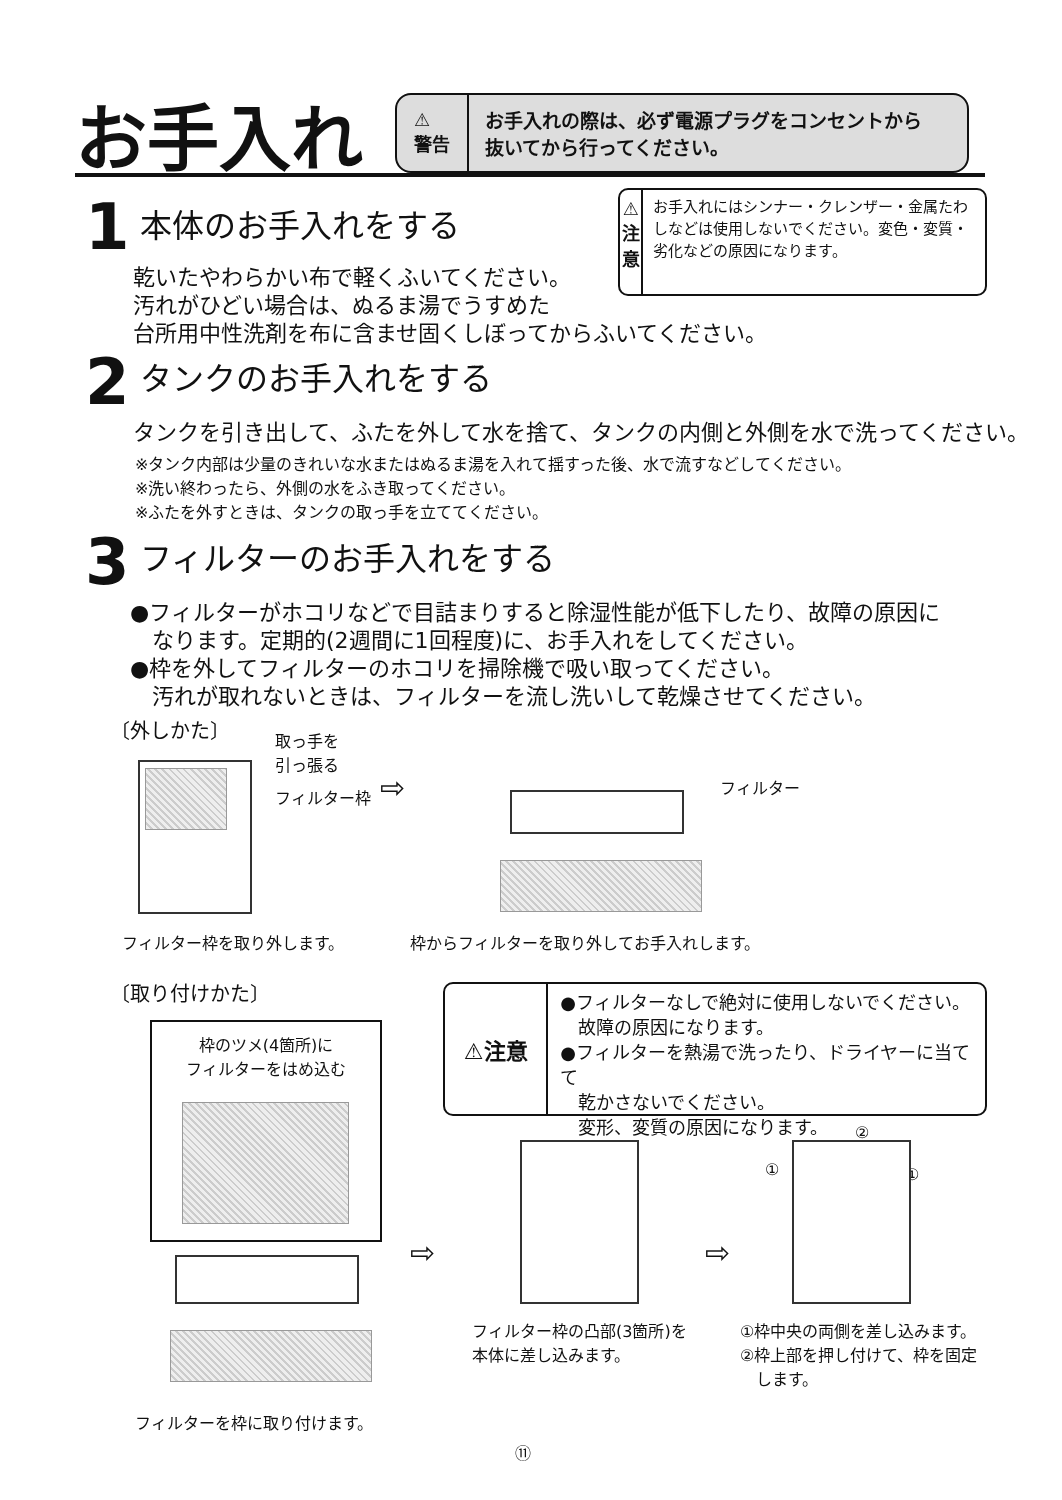お手入れ
⚠
警告
お手入れの際は、必ず電源プラグをコンセントから
抜いてから行ってください。
1
本体のお手入れをする
乾いたやわらかい布で軽くふいてください。
汚れがひどい場合は、ぬるま湯でうすめた
台所用中性洗剤を布に含ませ固くしぼってからふいてください。
⚠
注
意
お手入れにはシンナー・クレンザー・金属たわしなどは使用しないでください。変色・変質・劣化などの原因になります。
2
タンクのお手入れをする
タンクを引き出して、ふたを外して水を捨て、タンクの内側と外側を水で洗ってください。
※タンク内部は少量のきれいな水またはぬるま湯を入れて揺すった後、水で流すなどしてください。
※洗い終わったら、外側の水をふき取ってください。
※ふたを外すときは、タンクの取っ手を立ててください。
3
フィルターのお手入れをする
●フィルターがホコリなどで目詰まりすると除湿性能が低下したり、故障の原因に
　なります。定期的(2週間に1回程度)に、お手入れをしてください。
●枠を外してフィルターのホコリを掃除機で吸い取ってください。
　汚れが取れないときは、フィルターを流し洗いして乾燥させてください。
〔外しかた〕
取っ手を
引っ張る
フィルター枠 ⇨ フィルター
フィルター枠を取り外します。
枠からフィルターを取り外してお手入れします。
〔取り付けかた〕
枠のツメ(4箇所)に
フィルターをはめ込む
⚠注意
●フィルターなしで絶対に使用しないでください。
　故障の原因になります。
●フィルターを熱湯で洗ったり、ドライヤーに当てて
　乾かさないでください。
　変形、変質の原因になります。
⇨ ⇨
①
②
①
フィルター枠の凸部(3箇所)を
本体に差し込みます。
①枠中央の両側を差し込みます。
②枠上部を押し付けて、枠を固定
　します。
フィルターを枠に取り付けます。
⑪